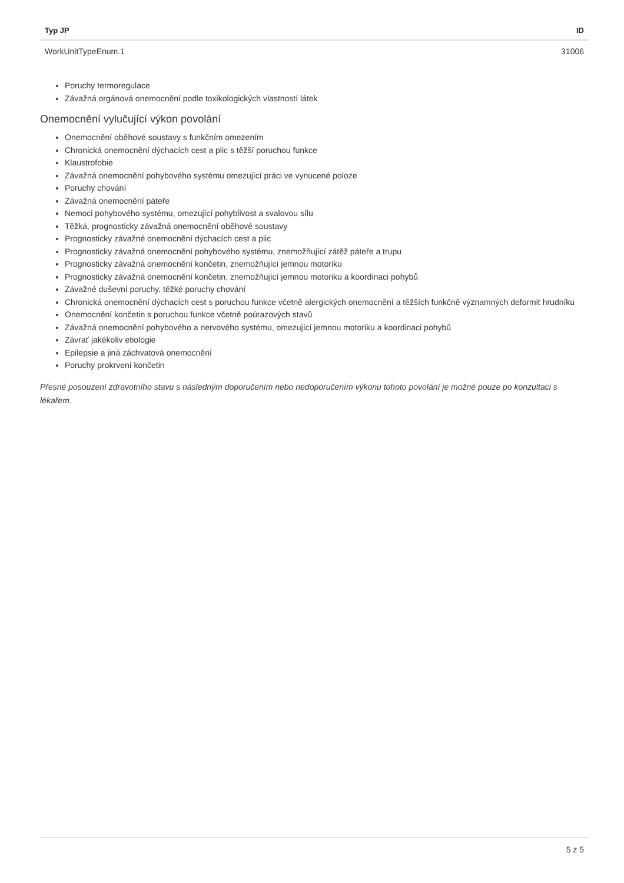| Typ JP | ID |
| --- | --- |
| WorkUnitTypeEnum.1 | 31006 |
Poruchy termoregulace
Závažná orgánová onemocnění podle toxikologických vlastností látek
Onemocnění vylučující výkon povolání
Onemocnění oběhové soustavy s funkčním omezením
Chronická onemocnění dýchacích cest a plic s těžší poruchou funkce
Klaustrofobie
Závažná onemocnění pohybového systému omezující práci ve vynucené poloze
Poruchy chování
Závažná onemocnění páteře
Nemoci pohybového systému, omezující pohyblivost a svalovou sílu
Těžká, prognosticky závažná onemocnění oběhové soustavy
Prognosticky závažné onemocnění dýchacích cest a plic
Prognosticky závažná onemocnění pohybového systému, znemožňující zátěž páteře a trupu
Prognosticky závažná onemocnění končetin, znemožňující jemnou motoriku
Prognosticky závažná onemocnění končetin, znemožňující jemnou motoriku a koordinaci pohybů
Závažné duševní poruchy, těžké poruchy chování
Chronická onemocnění dýchacích cest s poruchou funkce včetně alergických onemocnění a těžších funkčně významných deformit hrudníku
Onemocnění končetin s poruchou funkce včetně poúrazových stavů
Závažná onemocnění pohybového a nervového systému, omezující jemnou motoriku a koordinaci pohybů
Závrať jakékoliv etiologie
Epilepsie a jiná záchvatová onemocnění
Poruchy prokrvení končetin
Přesné posouzení zdravotního stavu s následným doporučením nebo nedoporučením výkonu tohoto povolání je možné pouze po konzultaci s lékařem.
5 z 5